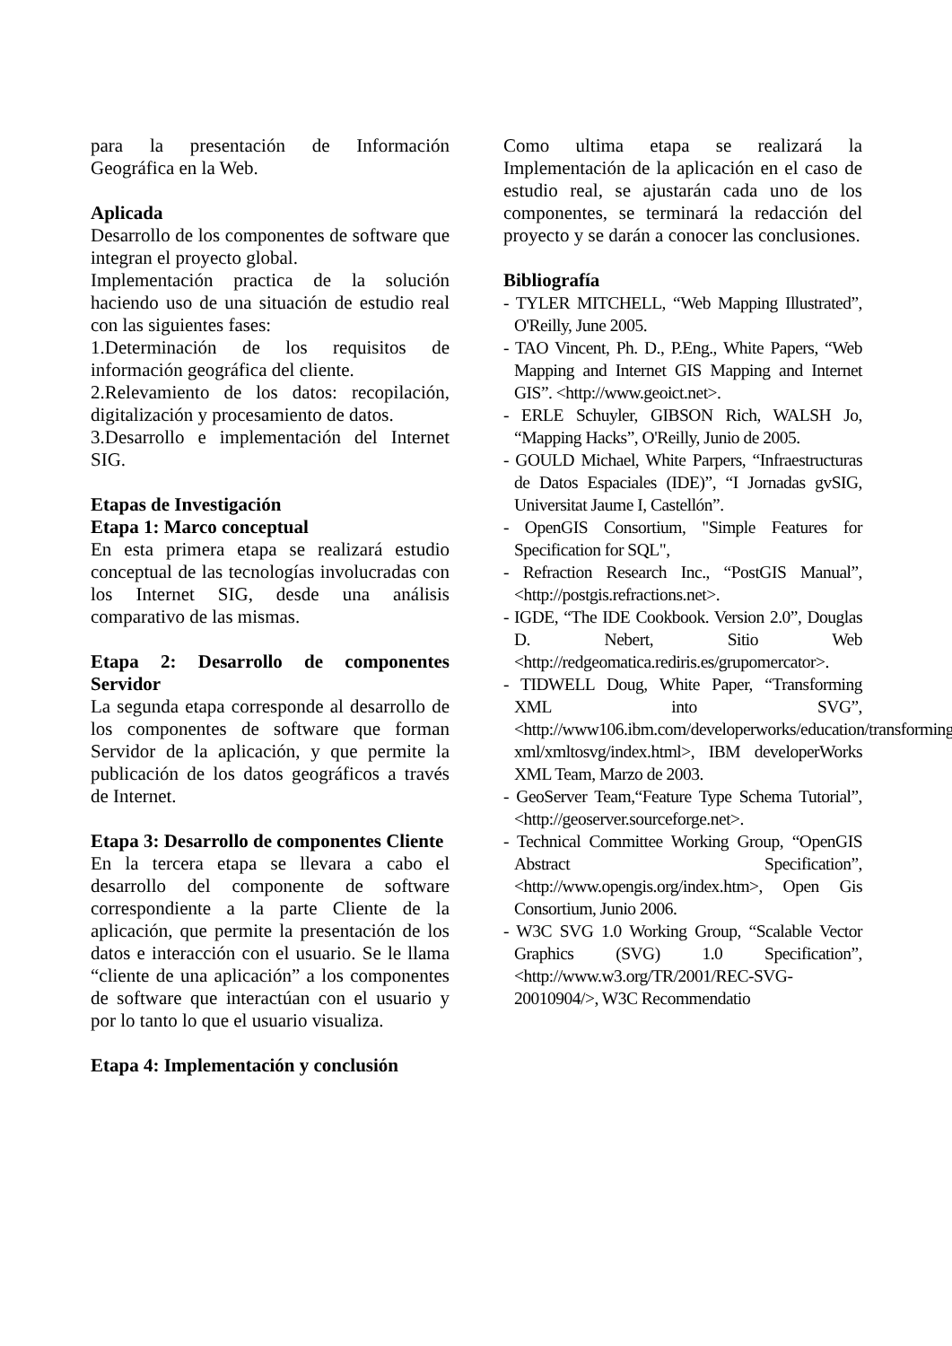para la presentación de Información Geográfica en la Web.
Aplicada
Desarrollo de los componentes de software que integran el proyecto global.
Implementación practica de la solución haciendo uso de una situación de estudio real con las siguientes fases:
1.Determinación de los requisitos de información geográfica del cliente.
2.Relevamiento de los datos: recopilación, digitalización y procesamiento de datos.
3.Desarrollo e implementación del Internet SIG.
Etapas de Investigación
Etapa 1: Marco conceptual
En esta primera etapa se realizará estudio conceptual de las tecnologías involucradas con los Internet SIG, desde una análisis comparativo de las mismas.
Etapa 2: Desarrollo de componentes Servidor
La segunda etapa corresponde al desarrollo de los componentes de software que forman Servidor de la aplicación, y que permite la publicación de los datos geográficos a través de Internet.
Etapa 3: Desarrollo de componentes Cliente
En la tercera etapa se llevara a cabo el desarrollo del componente de software correspondiente a la parte Cliente de la aplicación, que permite la presentación de los datos e interacción con el usuario. Se le llama “cliente de una aplicación” a los componentes de software que interactúan con el usuario y por lo tanto lo que el usuario visualiza.
Etapa 4: Implementación y conclusión
Como ultima etapa se realizará la Implementación de la aplicación en el caso de estudio real, se ajustarán cada uno de los componentes, se terminará la redacción del proyecto y se darán a conocer las conclusiones.
Bibliografía
- TYLER MITCHELL, “Web Mapping Illustrated”, O'Reilly, June 2005.
- TAO Vincent, Ph. D., P.Eng., White Papers, “Web Mapping and Internet GIS Mapping and Internet GIS”. <http://www.geoict.net>.
- ERLE Schuyler, GIBSON Rich, WALSH Jo, “Mapping Hacks”, O'Reilly, Junio de 2005.
- GOULD Michael, White Parpers, “Infraestructuras de Datos Espaciales (IDE)”, “I Jornadas gvSIG, Universitat Jaume I, Castellón”.
- OpenGIS Consortium, "Simple Features for Specification for SQL",
- Refraction Research Inc., “PostGIS Manual”, <http://postgis.refractions.net>.
- IGDE, “The IDE Cookbook. Version 2.0”, Douglas D. Nebert, Sitio Web <http://redgeomatica.rediris.es/grupomercator>.
- TIDWELL Doug, White Paper, “Transforming XML into SVG”, <http://www106.ibm.com/developerworks/education/transforming-xml/xmltosvg/index.html>, IBM developerWorks XML Team, Marzo de 2003.
- GeoServer Team,“Feature Type Schema Tutorial”, <http://geoserver.sourceforge.net>.
- Technical Committee Working Group, “OpenGIS Abstract Specification”, <http://www.opengis.org/index.htm>, Open Gis Consortium, Junio 2006.
- W3C SVG 1.0 Working Group, “Scalable Vector Graphics (SVG) 1.0 Specification”, <http://www.w3.org/TR/2001/REC-SVG-20010904/>, W3C Recommendatio